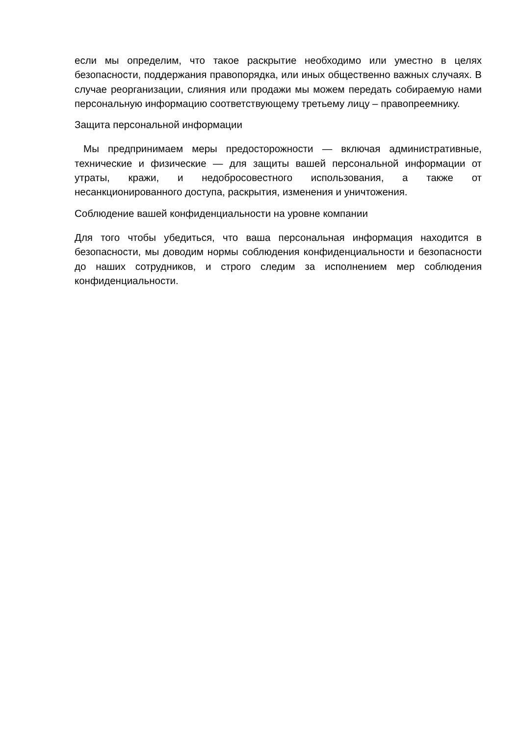если мы определим, что такое раскрытие необходимо или уместно в целях безопасности, поддержания правопорядка, или иных общественно важных случаях. В случае реорганизации, слияния или продажи мы можем передать собираемую нами персональную информацию соответствующему третьему лицу – правопреемнику.
Защита персональной информации
Мы предпринимаем меры предосторожности — включая административные, технические и физические — для защиты вашей персональной информации от утраты, кражи, и недобросовестного использования, а также от несанкционированного доступа, раскрытия, изменения и уничтожения.
Соблюдение вашей конфиденциальности на уровне компании
Для того чтобы убедиться, что ваша персональная информация находится в безопасности, мы доводим нормы соблюдения конфиденциальности и безопасности до наших сотрудников, и строго следим за исполнением мер соблюдения конфиденциальности.